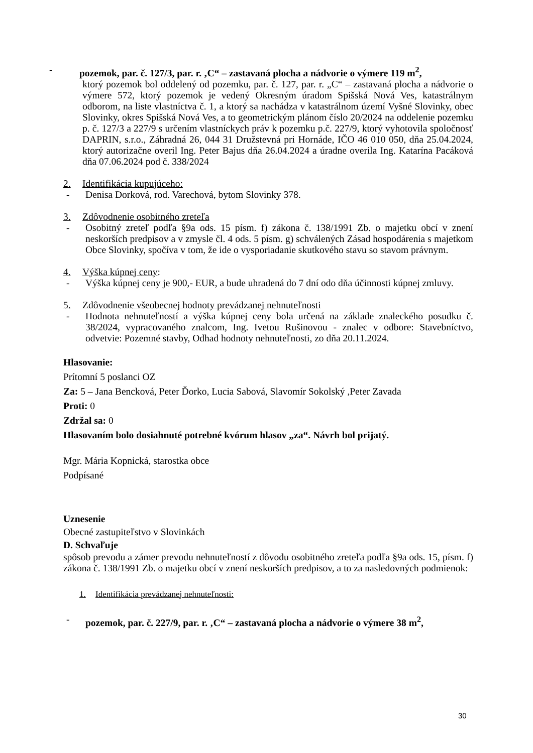- pozemok, par. č. 127/3, par. r. ‚C“ – zastavaná plocha a nádvorie o výmere 119 m<sup>2</sup>,
ktorý pozemok bol oddelený od pozemku, par. č. 127, par. r. „C“ – zastavaná plocha a nádvorie o výmere 572, ktorý pozemok je vedený Okresným úradom Spišská Nová Ves, katastrálnym odborom, na liste vlastníctva č. 1, a ktorý sa nachádza v katastrálnom území Vyšné Slovinky, obec Slovinky, okres Spišská Nová Ves, a to geometrickým plánom číslo 20/2024 na oddelenie pozemku p. č. 127/3 a 227/9 s určením vlastníckych práv k pozemku p.č. 227/9, ktorý vyhotovila spoločnosť DAPRIN, s.r.o., Záhradná 26, 044 31 Družstevná pri Hornáde, IČO 46 010 050, dňa 25.04.2024, ktorý autorizačne overil Ing. Peter Bajus dňa 26.04.2024 a úradne overila Ing. Katarína Pacáková dňa 07.06.2024 pod č. 338/2024
2. Identifikácia kupujúceho:
- Denisa Dorková, rod. Varechová, bytom Slovinky 378.
3. Zdôvodnenie osobitného zreteľa
- Osobitný zreteľ podľa §9a ods. 15 písm. f) zákona č. 138/1991 Zb. o majetku obcí v znení neskorších predpisov a v zmysle čl. 4 ods. 5 písm. g) schválených Zásad hospodárenia s majetkom Obce Slovinky, spočíva v tom, že ide o vysporiadanie skutkového stavu so stavom právnym.
4. Výška kúpnej ceny:
- Výška kúpnej ceny je 900,- EUR, a bude uhradená do 7 dní odo dňa účinnosti kúpnej zmluvy.
5. Zdôvodnenie všeobecnej hodnoty prevádzanej nehnuteľnosti
- Hodnota nehnuteľností a výška kúpnej ceny bola určená na základe znaleckého posudku č. 38/2024, vypracovaného znalcom, Ing. Ivetou Rušinovou - znalec v odbore: Stavebníctvo, odvetvie: Pozemné stavby, Odhad hodnoty nehnuteľnosti, zo dňa 20.11.2024.
Hlasovanie:
Prítomní 5 poslanci OZ
Za: 5 – Jana Bencková, Peter Ďorko, Lucia Sabová, Slavomír Sokolský ,Peter Zavada
Proti: 0
Zdržal sa: 0
Hlasovaním bolo dosiahnuté potrebné kvórum hlasov „za“. Návrh bol prijatý.
Mgr. Mária Kopnická, starostka obce
Podpísané
Uznesenie
Obecné zastupiteľstvo v Slovinkách
D. Schvaľuje
spôsob prevodu a zámer prevodu nehnuteľností z dôvodu osobitného zreteľa podľa §9a ods. 15, písm. f) zákona č. 138/1991 Zb. o majetku obcí v znení neskorších predpisov, a to za nasledovných podmienok:
1. Identifikácia prevádzanej nehnuteľnosti:
- pozemok, par. č. 227/9, par. r. ‚C“ – zastavaná plocha a nádvorie o výmere 38 m<sup>2</sup>,
30